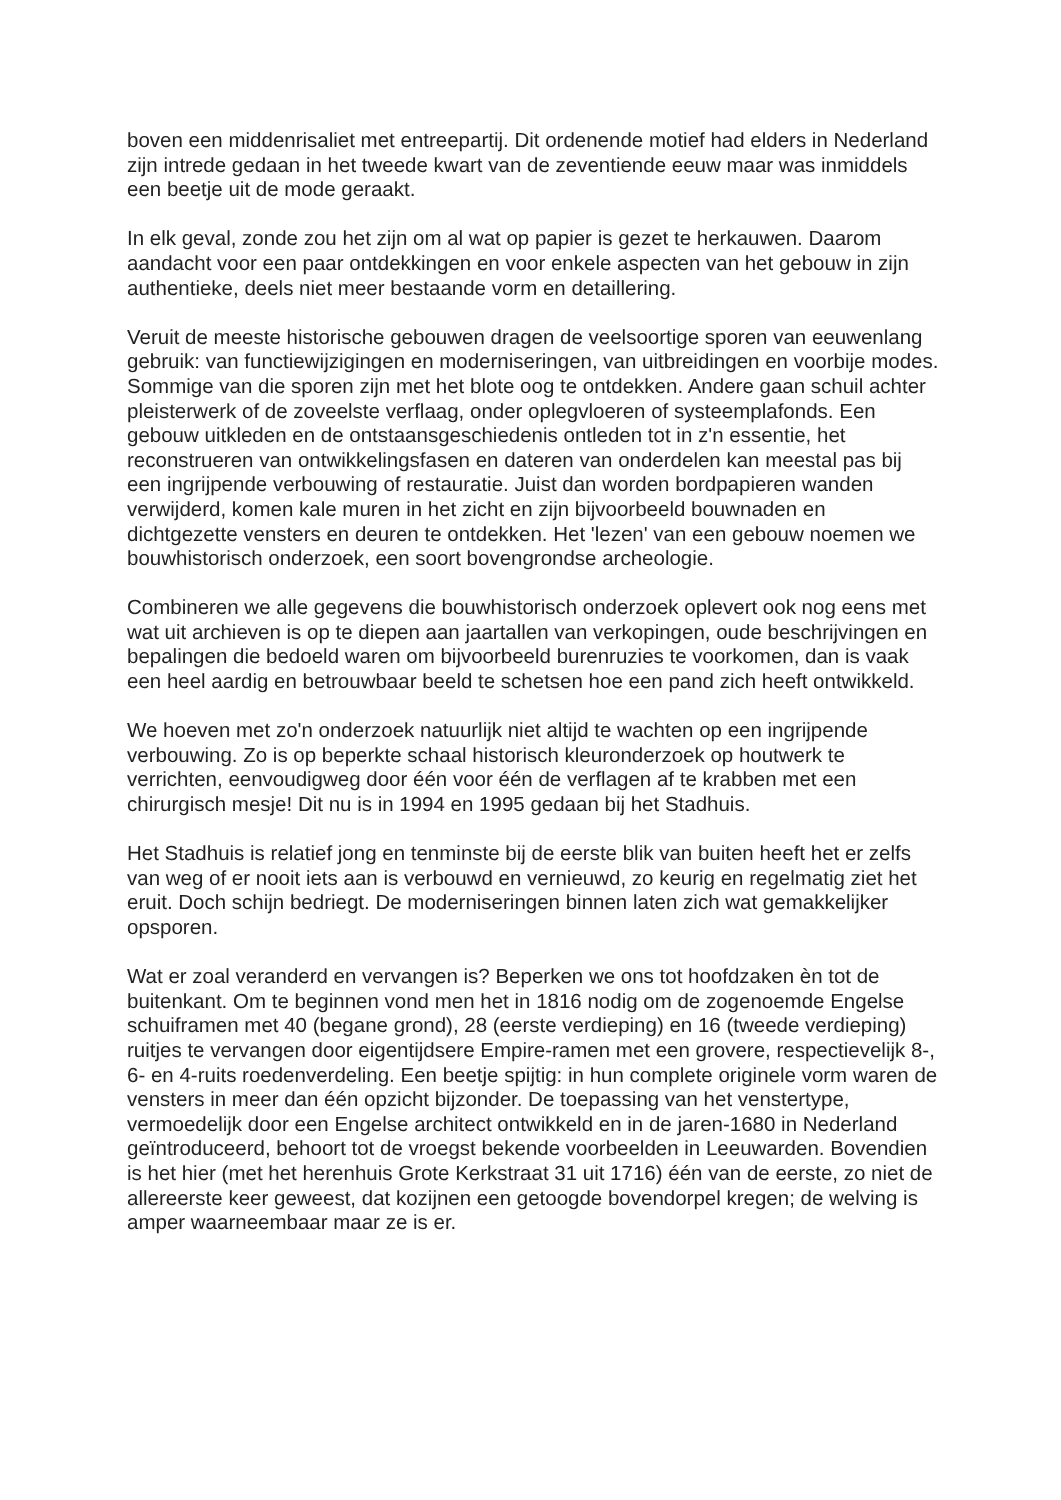boven een middenrisaliet met entreepartij. Dit ordenende motief had elders in Nederland zijn intrede gedaan in het tweede kwart van de zeventiende eeuw maar was inmiddels een beetje uit de mode geraakt.
In elk geval, zonde zou het zijn om al wat op papier is gezet te herkauwen. Daarom aandacht voor een paar ontdekkingen en voor enkele aspecten van het gebouw in zijn authentieke, deels niet meer bestaande vorm en detaillering.
Veruit de meeste historische gebouwen dragen de veelsoortige sporen van eeuwenlang gebruik: van functiewijzigingen en moderniseringen, van uitbreidingen en voorbije modes. Sommige van die sporen zijn met het blote oog te ontdekken. Andere gaan schuil achter pleisterwerk of de zoveelste verflaag, onder oplegvloeren of systeemplafonds. Een gebouw uitkleden en de ontstaansgeschiedenis ontleden tot in z'n essentie, het reconstrueren van ontwikkelingsfasen en dateren van onderdelen kan meestal pas bij een ingrijpende verbouwing of restauratie. Juist dan worden bordpapieren wanden verwijderd, komen kale muren in het zicht en zijn bijvoorbeeld bouwnaden en dichtgezette vensters en deuren te ontdekken. Het 'lezen' van een gebouw noemen we bouwhistorisch onderzoek, een soort bovengrondse archeologie.
Combineren we alle gegevens die bouwhistorisch onderzoek oplevert ook nog eens met wat uit archieven is op te diepen aan jaartallen van verkopingen, oude beschrijvingen en bepalingen die bedoeld waren om bijvoorbeeld burenruzies te voorkomen, dan is vaak een heel aardig en betrouwbaar beeld te schetsen hoe een pand zich heeft ontwikkeld.
We hoeven met zo'n onderzoek natuurlijk niet altijd te wachten op een ingrijpende verbouwing. Zo is op beperkte schaal historisch kleuronderzoek op houtwerk te verrichten, eenvoudigweg door één voor één de verflagen af te krabben met een chirurgisch mesje! Dit nu is in 1994 en 1995 gedaan bij het Stadhuis.
Het Stadhuis is relatief jong en tenminste bij de eerste blik van buiten heeft het er zelfs van weg of er nooit iets aan is verbouwd en vernieuwd, zo keurig en regelmatig ziet het eruit. Doch schijn bedriegt. De moderniseringen binnen laten zich wat gemakkelijker opsporen.
Wat er zoal veranderd en vervangen is? Beperken we ons tot hoofdzaken èn tot de buitenkant. Om te beginnen vond men het in 1816 nodig om de zogenoemde Engelse schuiframen met 40 (begane grond), 28 (eerste verdieping) en 16 (tweede verdieping) ruitjes te vervangen door eigentijdsere Empire-ramen met een grovere, respectievelijk 8-, 6- en 4-ruits roedenverdeling. Een beetje spijtig: in hun complete originele vorm waren de vensters in meer dan één opzicht bijzonder. De toepassing van het venstertype, vermoedelijk door een Engelse architect ontwikkeld en in de jaren-1680 in Nederland geïntroduceerd, behoort tot de vroegst bekende voorbeelden in Leeuwarden. Bovendien is het hier (met het herenhuis Grote Kerkstraat 31 uit 1716) één van de eerste, zo niet de allereerste keer geweest, dat kozijnen een getoogde bovendorpel kregen; de welving is amper waarneembaar maar ze is er.